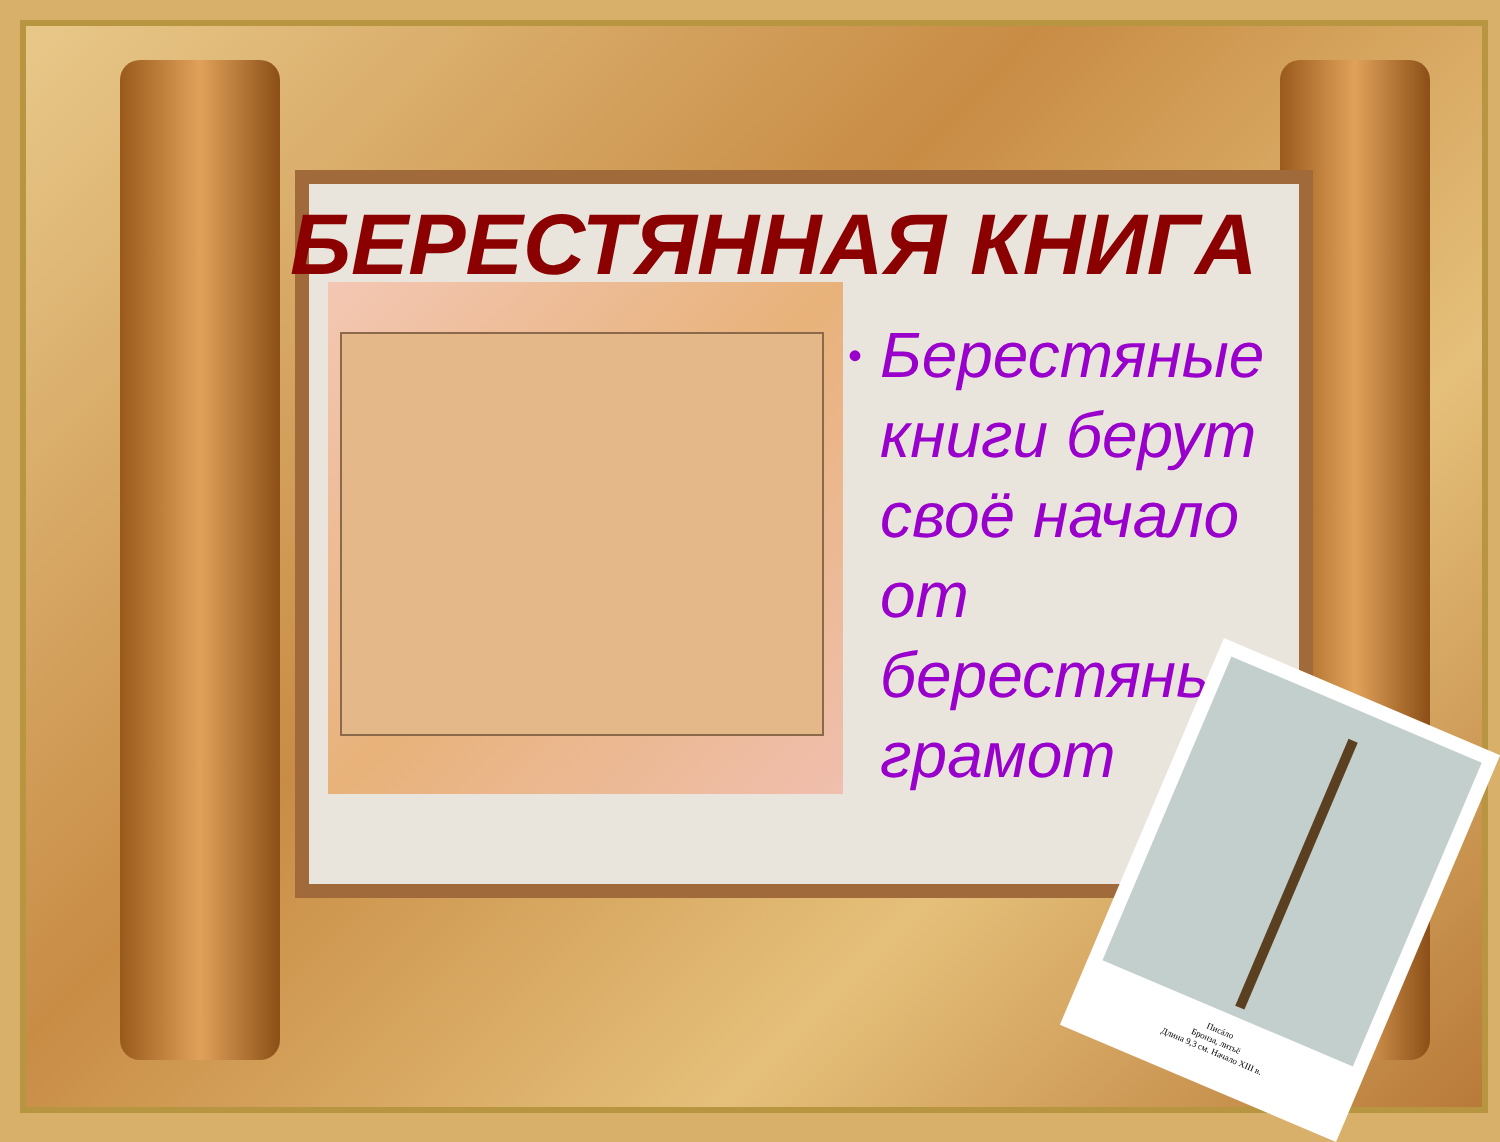БЕРЕСТЯННАЯ КНИГА
• Берестяные книги берут своё начало от берестяных грамот
Писáло
Бронза, литьё
Длина 9,3 см. Начало XIII в.